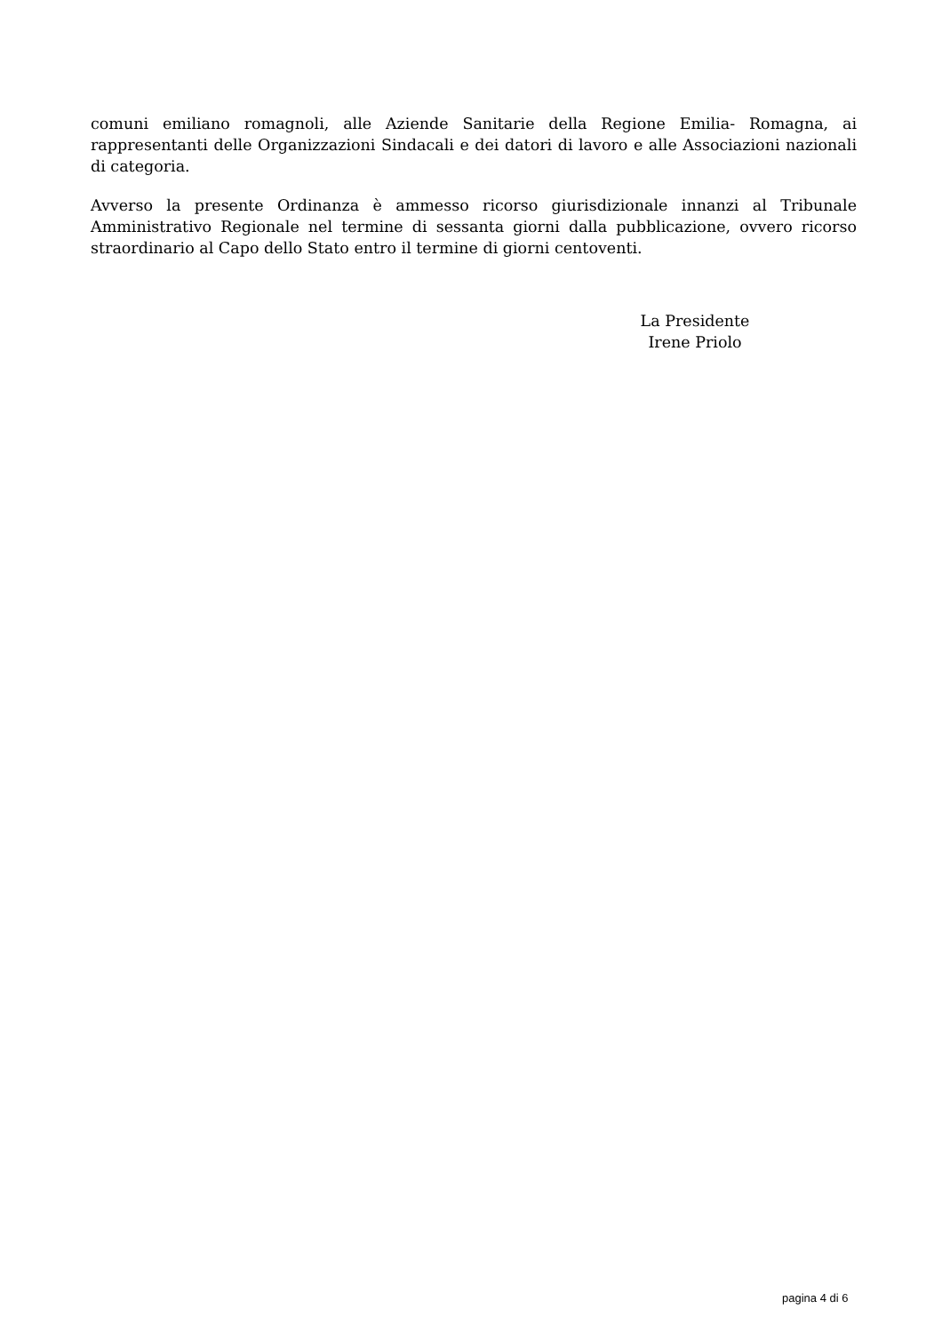comuni emiliano romagnoli, alle Aziende Sanitarie della Regione Emilia- Romagna, ai rappresentanti delle Organizzazioni Sindacali e dei datori di lavoro e alle Associazioni nazionali di categoria.
Avverso la presente Ordinanza è ammesso ricorso giurisdizionale innanzi al Tribunale Amministrativo Regionale nel termine di sessanta giorni dalla pubblicazione, ovvero ricorso straordinario al Capo dello Stato entro il termine di giorni centoventi.
La Presidente
Irene Priolo
pagina 4 di 6